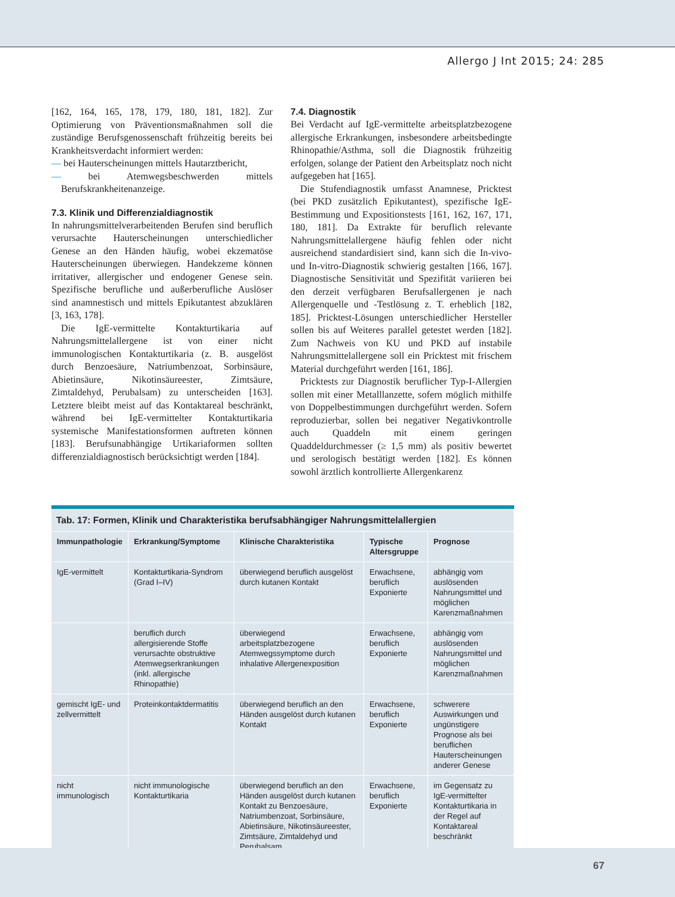Allergo J Int 2015; 24: 285
[162, 164, 165, 178, 179, 180, 181, 182]. Zur Optimierung von Präventionsmaßnahmen soll die zuständige Berufsgenossenschaft frühzeitig bereits bei Krankheitsverdacht informiert werden:
— bei Hauterscheinungen mittels Hautarztbericht,
— bei Atemwegsbeschwerden mittels Berufskrankheitenanzeige.
7.3. Klinik und Differenzialdiagnostik
In nahrungsmittelverarbeitenden Berufen sind beruflich verursachte Hauterscheinungen unterschiedlicher Genese an den Händen häufig, wobei ekzematöse Hauterscheinungen überwiegen. Handekzeme können irritativer, allergischer und endogener Genese sein. Spezifische berufliche und außerberufliche Auslöser sind anamnestisch und mittels Epikutantest abzuklären [3, 163, 178].
Die IgE-vermittelte Kontakturtikaria auf Nahrungsmittelallergene ist von einer nicht immunologischen Kontakturtikaria (z. B. ausgelöst durch Benzoesäure, Natriumbenzoat, Sorbinsäure, Abietinsäure, Nikotinsäureester, Zimtsäure, Zimtaldehyd, Perubalsam) zu unterscheiden [163]. Letztere bleibt meist auf das Kontaktareal beschränkt, während bei IgE-vermittelter Kontakturtikaria systemische Manifestationsformen auftreten können [183]. Berufsunabhängige Urtikariaformen sollten differenzialdiagnostisch berücksichtigt werden [184].
7.4. Diagnostik
Bei Verdacht auf IgE-vermittelte arbeitsplatzbezogene allergische Erkrankungen, insbesondere arbeitsbedingte Rhinopathie/Asthma, soll die Diagnostik frühzeitig erfolgen, solange der Patient den Arbeitsplatz noch nicht aufgegeben hat [165].
Die Stufendiagnostik umfasst Anamnese, Pricktest (bei PKD zusätzlich Epikutantest), spezifische IgE-Bestimmung und Expositionstests [161, 162, 167, 171, 180, 181]. Da Extrakte für beruflich relevante Nahrungsmittelallergene häufig fehlen oder nicht ausreichend standardisiert sind, kann sich die In-vivo- und In-vitro-Diagnostik schwierig gestalten [166, 167]. Diagnostische Sensitivität und Spezifität variieren bei den derzeit verfügbaren Berufsallergenen je nach Allergenquelle und -Testlösung z. T. erheblich [182, 185]. Pricktest-Lösungen unterschiedlicher Hersteller sollen bis auf Weiteres parallel getestet werden [182]. Zum Nachweis von KU und PKD auf instabile Nahrungsmittelallergene soll ein Pricktest mit frischem Material durchgeführt werden [161, 186].
Pricktests zur Diagnostik beruflicher Typ-I-Allergien sollen mit einer Metalllanzette, sofern möglich mithilfe von Doppelbestimmungen durchgeführt werden. Sofern reproduzierbar, sollen bei negativer Negativkontrolle auch Quaddeln mit einem geringen Quaddeldurchmesser (≥ 1,5 mm) als positiv bewertet und serologisch bestätigt werden [182]. Es können sowohl ärztlich kontrollierte Allergenkarenz
| Tab. 17: Formen, Klinik und Charakteristika berufsabhängiger Nahrungsmittelallergien | | | | |
| Immunpathologie | Erkrankung/Symptome | Klinische Charakteristika | Typische Altersgruppe | Prognose |
| IgE-vermittelt | Kontakturtikaria-Syndrom (Grad I–IV) | überwiegend beruflich ausgelöst durch kutanen Kontakt | Erwachsene, beruflich Exponierte | abhängig vom auslösenden Nahrungsmittel und möglichen Karenzmaßnahmen |
| | beruflich durch allergisierende Stoffe verursachte obstruktive Atemwegserkrankungen (inkl. allergische Rhinopathie) | überwiegend arbeitsplatzbezogene Atemwegssymptome durch inhalative Allergenexposition | Erwachsene, beruflich Exponierte | abhängig vom auslösenden Nahrungsmittel und möglichen Karenzmaßnahmen |
| gemischt IgE- und zellvermittelt | Proteinkontaktdermatitis | überwiegend beruflich an den Händen ausgelöst durch kutanen Kontakt | Erwachsene, beruflich Exponierte | schwerere Auswirkungen und ungünstigere Prognose als bei beruflichen Hauterscheinungen anderer Genese |
| nicht immunologisch | nicht immunologische Kontakturtikaria | überwiegend beruflich an den Händen ausgelöst durch kutanen Kontakt zu Benzoesäure, Natriumbenzoat, Sorbinsäure, Abietinsäure, Nikotinsäureester, Zimtsäure, Zimtaldehyd und Perubalsam | Erwachsene, beruflich Exponierte | im Gegensatz zu IgE-vermittelter Kontakturtikaria in der Regel auf Kontaktareal beschränkt |
67